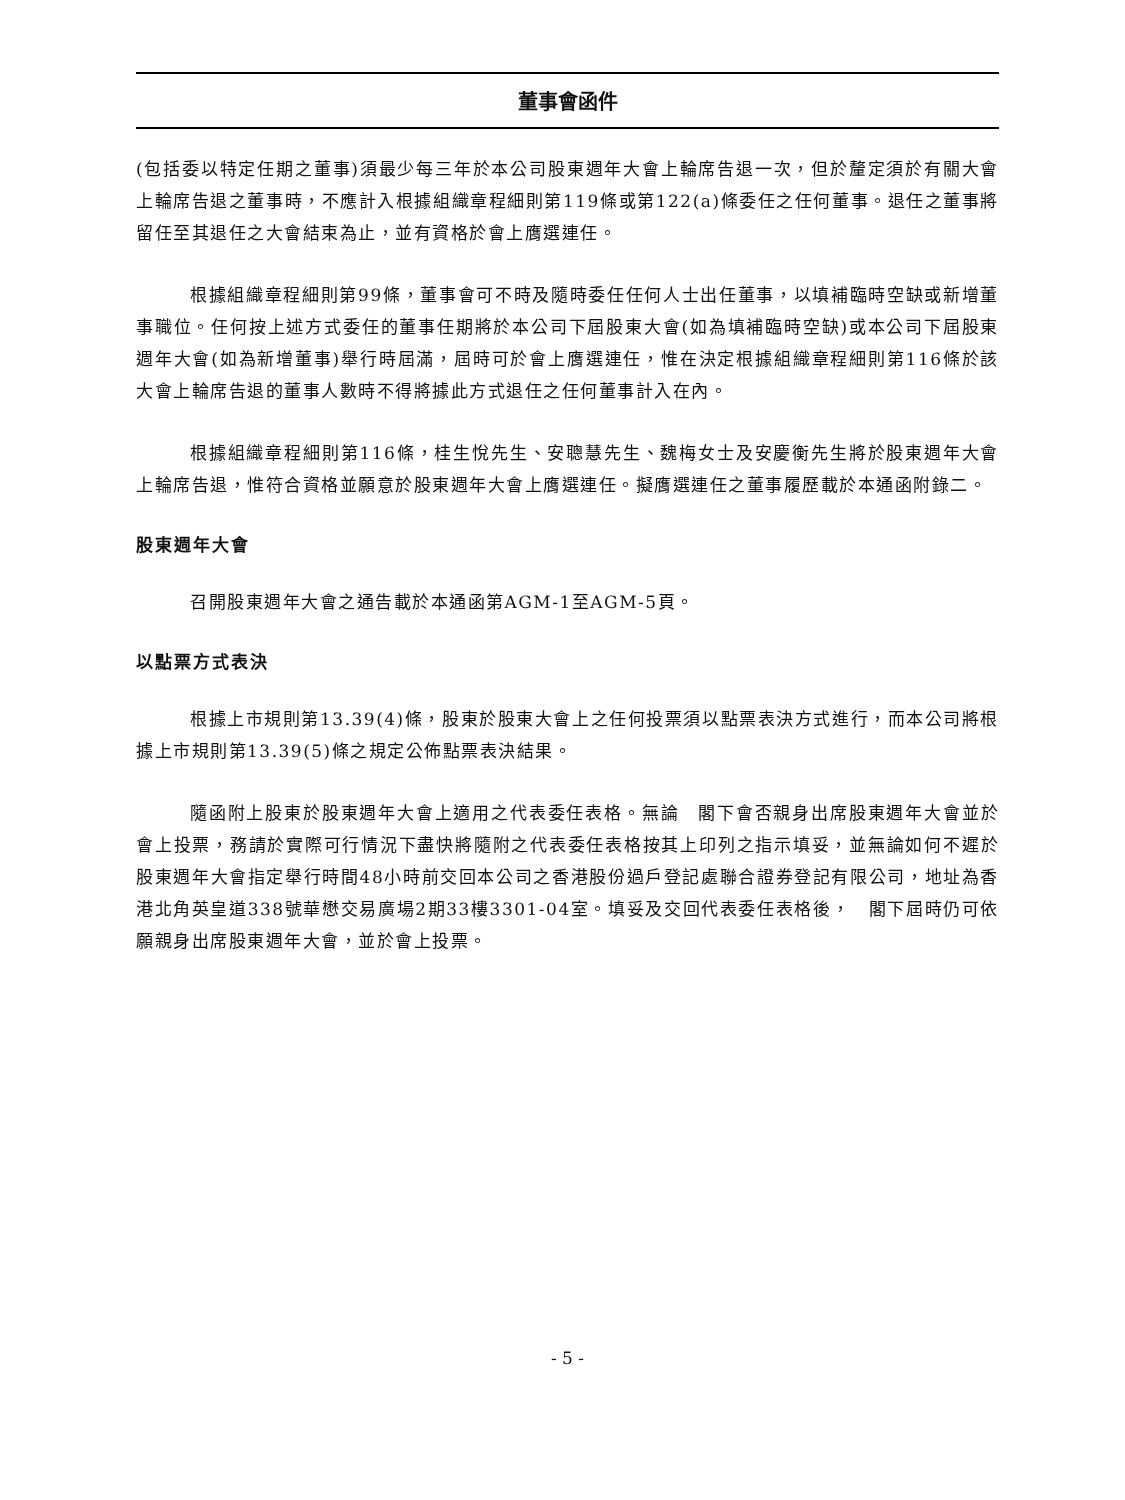董事會函件
(包括委以特定任期之董事)須最少每三年於本公司股東週年大會上輪席告退一次，但於釐定須於有關大會上輪席告退之董事時，不應計入根據組織章程細則第119條或第122(a)條委任之任何董事。退任之董事將留任至其退任之大會結束為止，並有資格於會上膺選連任。
根據組織章程細則第99條，董事會可不時及隨時委任任何人士出任董事，以填補臨時空缺或新增董事職位。任何按上述方式委任的董事任期將於本公司下屆股東大會(如為填補臨時空缺)或本公司下屆股東週年大會(如為新增董事)舉行時屆滿，屆時可於會上膺選連任，惟在決定根據組織章程細則第116條於該大會上輪席告退的董事人數時不得將據此方式退任之任何董事計入在內。
根據組織章程細則第116條，桂生悅先生、安聰慧先生、魏梅女士及安慶衡先生將於股東週年大會上輪席告退，惟符合資格並願意於股東週年大會上膺選連任。擬膺選連任之董事履歷載於本通函附錄二。
股東週年大會
召開股東週年大會之通告載於本通函第AGM-1至AGM-5頁。
以點票方式表決
根據上市規則第13.39(4)條，股東於股東大會上之任何投票須以點票表決方式進行，而本公司將根據上市規則第13.39(5)條之規定公佈點票表決結果。
隨函附上股東於股東週年大會上適用之代表委任表格。無論　閣下會否親身出席股東週年大會並於會上投票，務請於實際可行情況下盡快將隨附之代表委任表格按其上印列之指示填妥，並無論如何不遲於股東週年大會指定舉行時間48小時前交回本公司之香港股份過戶登記處聯合證券登記有限公司，地址為香港北角英皇道338號華懋交易廣場2期33樓3301-04室。填妥及交回代表委任表格後，　閣下屆時仍可依願親身出席股東週年大會，並於會上投票。
- 5 -